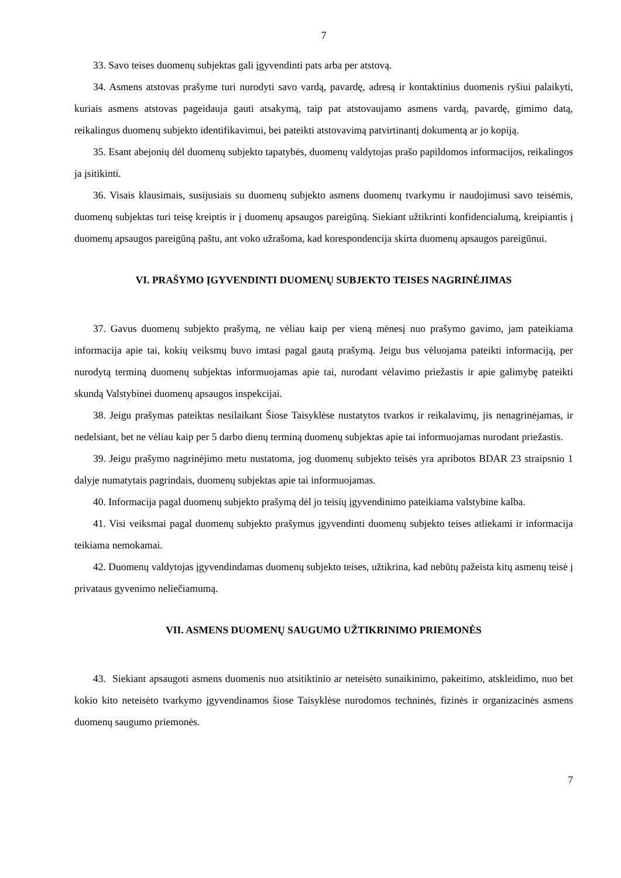7
33. Savo teises duomenų subjektas gali įgyvendinti pats arba per atstovą.
34. Asmens atstovas prašyme turi nurodyti savo vardą, pavardę, adresą ir kontaktinius duomenis ryšiui palaikyti, kuriais asmens atstovas pageidauja gauti atsakymą, taip pat atstovaujamo asmens vardą, pavardę, gimimo datą, reikalingus duomenų subjekto identifikavimui, bei pateikti atstovavimą patvirtinantį dokumentą ar jo kopiją.
35. Esant abejonių dėl duomenų subjekto tapatybės, duomenų valdytojas prašo papildomos informacijos, reikalingos ja įsitikinti.
36. Visais klausimais, susijusiais su duomenų subjekto asmens duomenų tvarkymu ir naudojimusi savo teisėmis, duomenų subjektas turi teisę kreiptis ir į duomenų apsaugos pareigūną. Siekiant užtikrinti konfidencialumą, kreipiantis į duomenų apsaugos pareigūną paštu, ant voko užrašoma, kad korespondencija skirta duomenų apsaugos pareigūnui.
VI. PRAŠYMO ĮGYVENDINTI DUOMENŲ SUBJEKTO TEISES NAGRINĖJIMAS
37. Gavus duomenų subjekto prašymą, ne vėliau kaip per vieną mėnesį nuo prašymo gavimo, jam pateikiama informacija apie tai, kokių veiksmų buvo imtasi pagal gautą prašymą. Jeigu bus vėluojama pateikti informaciją, per nurodytą terminą duomenų subjektas informuojamas apie tai, nurodant vėlavimo priežastis ir apie galimybę pateikti skundą Valstybinei duomenų apsaugos inspekcijai.
38. Jeigu prašymas pateiktas nesilaikant Šiose Taisyklėse nustatytos tvarkos ir reikalavimų, jis nenagrinėjamas, ir nedelsiant, bet ne vėliau kaip per 5 darbo dienų terminą duomenų subjektas apie tai informuojamas nurodant priežastis.
39. Jeigu prašymo nagrinėjimo metu nustatoma, jog duomenų subjekto teisės yra apribotos BDAR 23 straipsnio 1 dalyje numatytais pagrindais, duomenų subjektas apie tai informuojamas.
40. Informacija pagal duomenų subjekto prašymą dėl jo teisių įgyvendinimo pateikiama valstybine kalba.
41. Visi veiksmai pagal duomenų subjekto prašymus įgyvendinti duomenų subjekto teises atliekami ir informacija teikiama nemokamai.
42. Duomenų valdytojas įgyvendindamas duomenų subjekto teises, užtikrina, kad nebūtų pažeista kitų asmenų teisė į privataus gyvenimo neliečiamumą.
VII. ASMENS DUOMENŲ SAUGUMO UŽTIKRINIMO PRIEMONĖS
43. Siekiant apsaugoti asmens duomenis nuo atsitiktinio ar neteisėto sunaikinimo, pakeitimo, atskleidimo, nuo bet kokio kito neteisėto tvarkymo įgyvendinamos šiose Taisyklėse nurodomos techninės, fizinės ir organizacinės asmens duomenų saugumo priemonės.
7